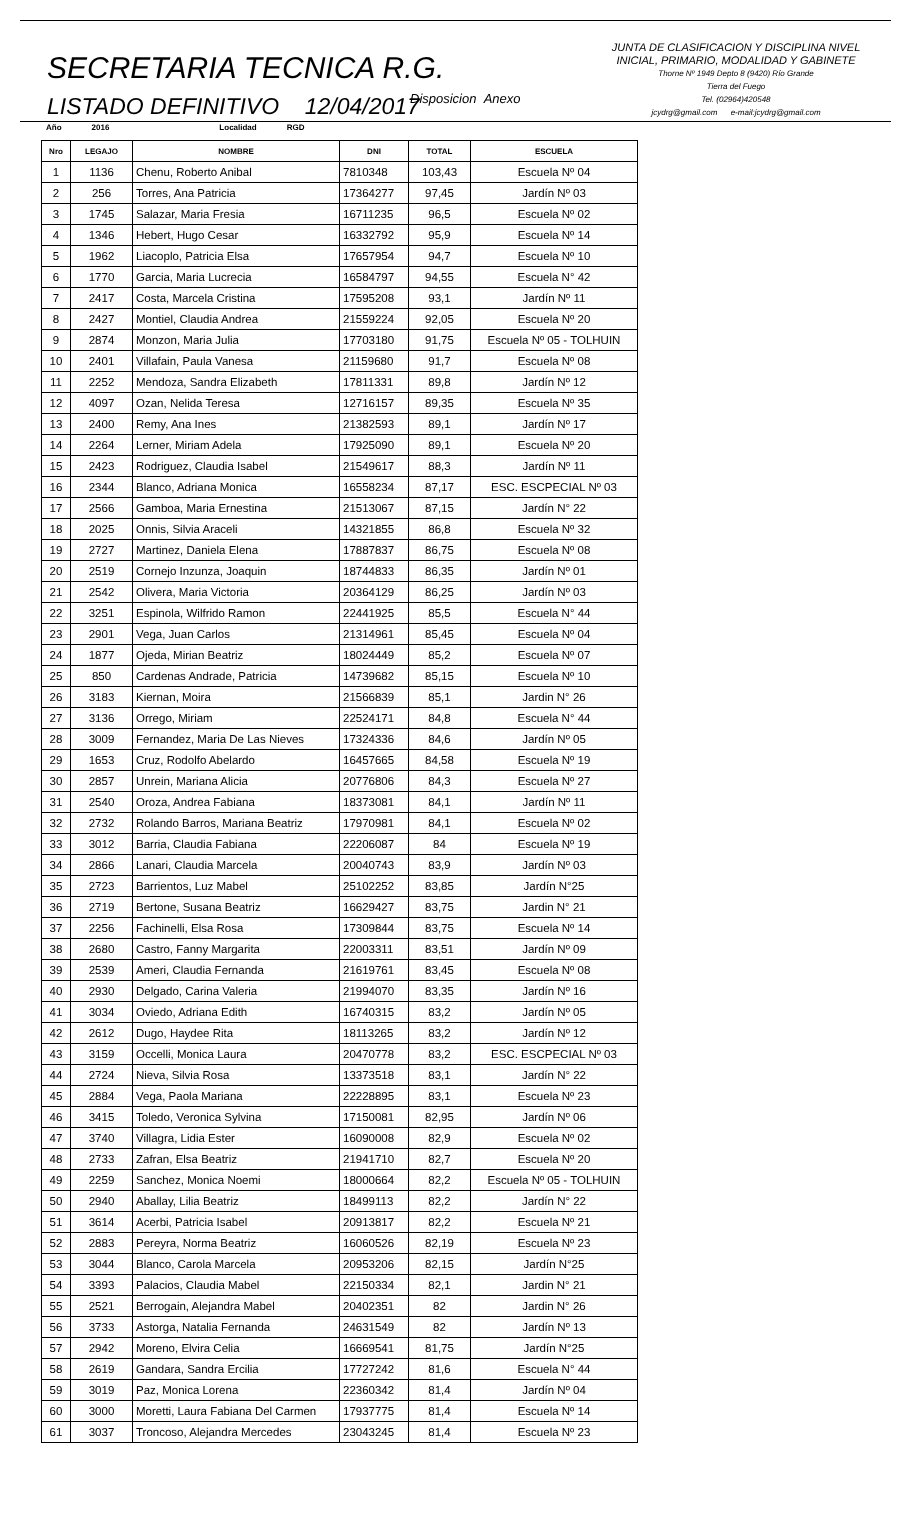SECRETARIA TECNICA R.G.
LISTADO DEFINITIVO 12/04/2017
Disposicion Anexo
JUNTA DE CLASIFICACION Y DISCIPLINA NIVEL INICIAL, PRIMARIO, MODALIDAD Y GABINETE
Thorne Nº 1949 Depto 8 (9420) Río Grande
Tierra del Fuego
Tel. (02964)420548
jcydrg@gmail.com e-mail:jcydrg@gmail.com
Año 2016 Localidad RGD
| Nro | LEGAJO | NOMBRE | DNI | TOTAL | ESCUELA |
| --- | --- | --- | --- | --- | --- |
| 1 | 1136 | Chenu, Roberto Anibal | 7810348 | 103,43 | Escuela Nº 04 |
| 2 | 256 | Torres, Ana Patricia | 17364277 | 97,45 | Jardín Nº 03 |
| 3 | 1745 | Salazar, Maria Fresia | 16711235 | 96,5 | Escuela Nº 02 |
| 4 | 1346 | Hebert, Hugo Cesar | 16332792 | 95,9 | Escuela Nº 14 |
| 5 | 1962 | Liacoplo, Patricia Elsa | 17657954 | 94,7 | Escuela Nº 10 |
| 6 | 1770 | Garcia, Maria Lucrecia | 16584797 | 94,55 | Escuela N° 42 |
| 7 | 2417 | Costa, Marcela Cristina | 17595208 | 93,1 | Jardín Nº 11 |
| 8 | 2427 | Montiel, Claudia Andrea | 21559224 | 92,05 | Escuela Nº 20 |
| 9 | 2874 | Monzon, Maria Julia | 17703180 | 91,75 | Escuela Nº 05 - TOLHUIN |
| 10 | 2401 | Villafain, Paula Vanesa | 21159680 | 91,7 | Escuela Nº 08 |
| 11 | 2252 | Mendoza, Sandra Elizabeth | 17811331 | 89,8 | Jardín Nº 12 |
| 12 | 4097 | Ozan, Nelida Teresa | 12716157 | 89,35 | Escuela Nº 35 |
| 13 | 2400 | Remy, Ana Ines | 21382593 | 89,1 | Jardín Nº 17 |
| 14 | 2264 | Lerner, Miriam Adela | 17925090 | 89,1 | Escuela Nº 20 |
| 15 | 2423 | Rodriguez, Claudia Isabel | 21549617 | 88,3 | Jardín Nº 11 |
| 16 | 2344 | Blanco, Adriana Monica | 16558234 | 87,17 | ESC. ESCPECIAL Nº 03 |
| 17 | 2566 | Gamboa, Maria Ernestina | 21513067 | 87,15 | Jardín N° 22 |
| 18 | 2025 | Onnis, Silvia Araceli | 14321855 | 86,8 | Escuela Nº 32 |
| 19 | 2727 | Martinez, Daniela Elena | 17887837 | 86,75 | Escuela Nº 08 |
| 20 | 2519 | Cornejo Inzunza, Joaquin | 18744833 | 86,35 | Jardín Nº 01 |
| 21 | 2542 | Olivera, Maria Victoria | 20364129 | 86,25 | Jardín Nº 03 |
| 22 | 3251 | Espinola, Wilfrido Ramon | 22441925 | 85,5 | Escuela N° 44 |
| 23 | 2901 | Vega, Juan Carlos | 21314961 | 85,45 | Escuela Nº 04 |
| 24 | 1877 | Ojeda, Mirian Beatriz | 18024449 | 85,2 | Escuela Nº 07 |
| 25 | 850 | Cardenas Andrade, Patricia | 14739682 | 85,15 | Escuela Nº 10 |
| 26 | 3183 | Kiernan, Moira | 21566839 | 85,1 | Jardin N° 26 |
| 27 | 3136 | Orrego, Miriam | 22524171 | 84,8 | Escuela N° 44 |
| 28 | 3009 | Fernandez, Maria De Las Nieves | 17324336 | 84,6 | Jardín Nº 05 |
| 29 | 1653 | Cruz, Rodolfo Abelardo | 16457665 | 84,58 | Escuela Nº 19 |
| 30 | 2857 | Unrein, Mariana Alicia | 20776806 | 84,3 | Escuela Nº 27 |
| 31 | 2540 | Oroza, Andrea Fabiana | 18373081 | 84,1 | Jardín Nº 11 |
| 32 | 2732 | Rolando Barros, Mariana Beatriz | 17970981 | 84,1 | Escuela Nº 02 |
| 33 | 3012 | Barria, Claudia Fabiana | 22206087 | 84 | Escuela Nº 19 |
| 34 | 2866 | Lanari, Claudia Marcela | 20040743 | 83,9 | Jardín Nº 03 |
| 35 | 2723 | Barrientos, Luz Mabel | 25102252 | 83,85 | Jardín N°25 |
| 36 | 2719 | Bertone, Susana Beatriz | 16629427 | 83,75 | Jardin N° 21 |
| 37 | 2256 | Fachinelli, Elsa Rosa | 17309844 | 83,75 | Escuela Nº 14 |
| 38 | 2680 | Castro, Fanny Margarita | 22003311 | 83,51 | Jardín Nº 09 |
| 39 | 2539 | Ameri, Claudia Fernanda | 21619761 | 83,45 | Escuela Nº 08 |
| 40 | 2930 | Delgado, Carina Valeria | 21994070 | 83,35 | Jardín Nº 16 |
| 41 | 3034 | Oviedo, Adriana Edith | 16740315 | 83,2 | Jardín Nº 05 |
| 42 | 2612 | Dugo, Haydee Rita | 18113265 | 83,2 | Jardín Nº 12 |
| 43 | 3159 | Occelli, Monica Laura | 20470778 | 83,2 | ESC. ESCPECIAL Nº 03 |
| 44 | 2724 | Nieva, Silvia Rosa | 13373518 | 83,1 | Jardín N° 22 |
| 45 | 2884 | Vega, Paola Mariana | 22228895 | 83,1 | Escuela Nº 23 |
| 46 | 3415 | Toledo, Veronica Sylvina | 17150081 | 82,95 | Jardín Nº 06 |
| 47 | 3740 | Villagra, Lidia Ester | 16090008 | 82,9 | Escuela Nº 02 |
| 48 | 2733 | Zafran, Elsa Beatriz | 21941710 | 82,7 | Escuela Nº 20 |
| 49 | 2259 | Sanchez, Monica Noemi | 18000664 | 82,2 | Escuela Nº 05 - TOLHUIN |
| 50 | 2940 | Aballay, Lilia Beatriz | 18499113 | 82,2 | Jardín N° 22 |
| 51 | 3614 | Acerbi, Patricia Isabel | 20913817 | 82,2 | Escuela Nº 21 |
| 52 | 2883 | Pereyra, Norma Beatriz | 16060526 | 82,19 | Escuela Nº 23 |
| 53 | 3044 | Blanco, Carola Marcela | 20953206 | 82,15 | Jardín N°25 |
| 54 | 3393 | Palacios, Claudia Mabel | 22150334 | 82,1 | Jardin N° 21 |
| 55 | 2521 | Berrogain, Alejandra Mabel | 20402351 | 82 | Jardin N° 26 |
| 56 | 3733 | Astorga, Natalia Fernanda | 24631549 | 82 | Jardín Nº 13 |
| 57 | 2942 | Moreno, Elvira Celia | 16669541 | 81,75 | Jardín N°25 |
| 58 | 2619 | Gandara, Sandra Ercilia | 17727242 | 81,6 | Escuela N° 44 |
| 59 | 3019 | Paz, Monica Lorena | 22360342 | 81,4 | Jardín Nº 04 |
| 60 | 3000 | Moretti, Laura Fabiana Del Carmen | 17937775 | 81,4 | Escuela Nº 14 |
| 61 | 3037 | Troncoso, Alejandra Mercedes | 23043245 | 81,4 | Escuela Nº 23 |